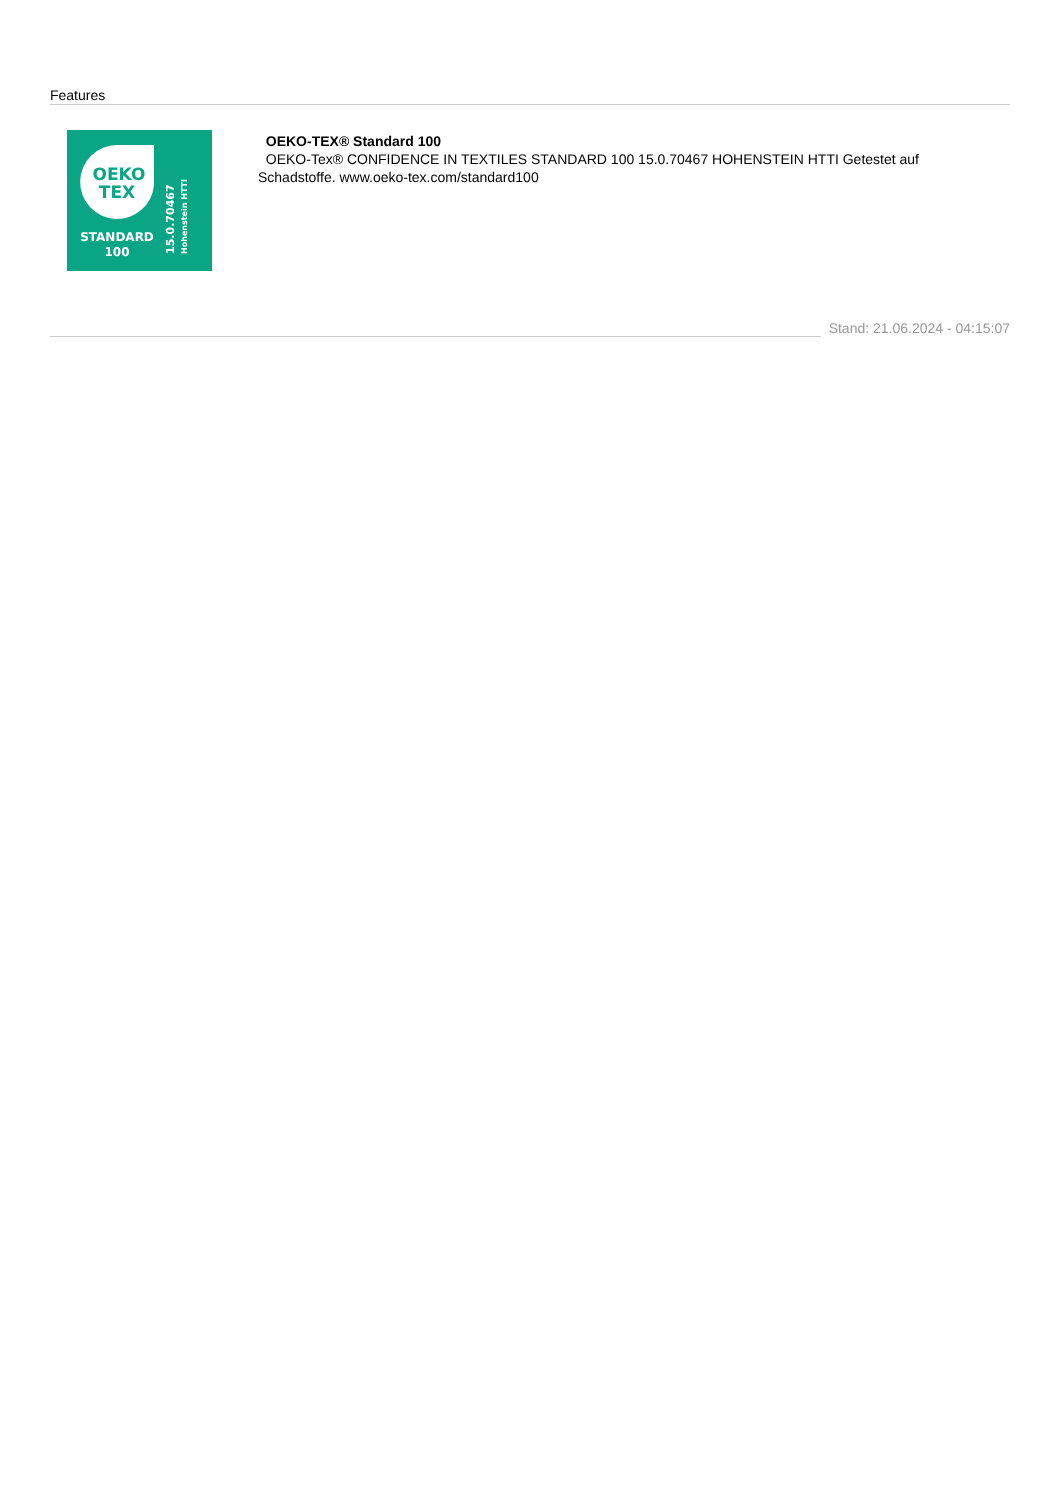Features
OEKO
TEX
STANDARD
100
15.0.70467
Hohenstein HTTI
OEKO-TEX® Standard 100
OEKO-Tex® CONFIDENCE IN TEXTILES STANDARD 100 15.0.70467 HOHENSTEIN HTTI Getestet auf Schadstoffe. www.oeko-tex.com/standard100
Stand: 21.06.2024 - 04:15:07